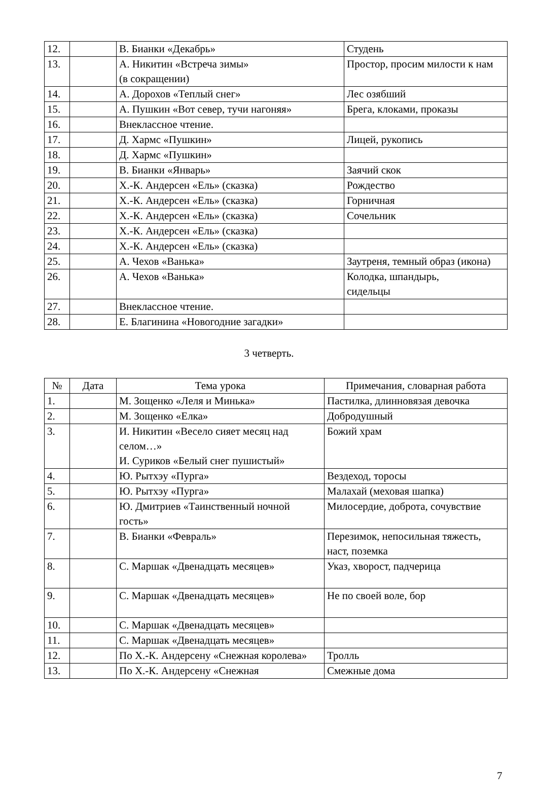| 12. | | В. Бианки «Декабрь» | Студень |
| 13. | | А. Никитин «Встреча зимы» (в сокращении) | Простор, просим милости к нам |
| 14. | | А. Дорохов «Теплый снег» | Лес озябший |
| 15. | | А. Пушкин «Вот север, тучи нагоняя» | Брега, клоками, проказы |
| 16. | | Внеклассное чтение. | |
| 17. | | Д. Хармс «Пушкин» | Лицей, рукопись |
| 18. | | Д. Хармс «Пушкин» | |
| 19. | | В. Бианки «Январь» | Заячий скок |
| 20. | | Х.-К. Андерсен «Ель» (сказка) | Рождество |
| 21. | | Х.-К. Андерсен «Ель» (сказка) | Горничная |
| 22. | | Х.-К. Андерсен «Ель» (сказка) | Сочельник |
| 23. | | Х.-К. Андерсен «Ель» (сказка) | |
| 24. | | Х.-К. Андерсен «Ель» (сказка) | |
| 25. | | А. Чехов «Ванька» | Заутреня, темный образ (икона) |
| 26. | | А. Чехов «Ванька» | Колодка, шпандырь, сидельцы |
| 27. | | Внеклассное чтение. | |
| 28. | | Е. Благинина «Новогодние загадки» | |
3 четверть.
| № | Дата | Тема урока | Примечания, словарная работа |
| --- | --- | --- | --- |
| 1. | | М. Зощенко «Леля и Минька» | Пастилка, длинновязая девочка |
| 2. | | М. Зощенко «Елка» | Добродушный |
| 3. | | И. Никитин «Весело сияет месяц над селом…» И. Суриков «Белый снег пушистый» | Божий храм |
| 4. | | Ю. Рытхэу «Пурга» | Вездеход, торосы |
| 5. | | Ю. Рытхэу «Пурга» | Малахай (меховая шапка) |
| 6. | | Ю. Дмитриев «Таинственный ночной гость» | Милосердие, доброта, сочувствие |
| 7. | | В. Бианки «Февраль» | Перезимок, непосильная тяжесть, наст, поземка |
| 8. | | С. Маршак «Двенадцать месяцев» | Указ, хворост, падчерица |
| 9. | | С. Маршак «Двенадцать месяцев» | Не по своей воле, бор |
| 10. | | С. Маршак «Двенадцать месяцев» | |
| 11. | | С. Маршак «Двенадцать месяцев» | |
| 12. | | По Х.-К. Андерсену «Снежная королева» | Тролль |
| 13. | | По Х.-К. Андерсену «Снежная | Смежные дома |
7